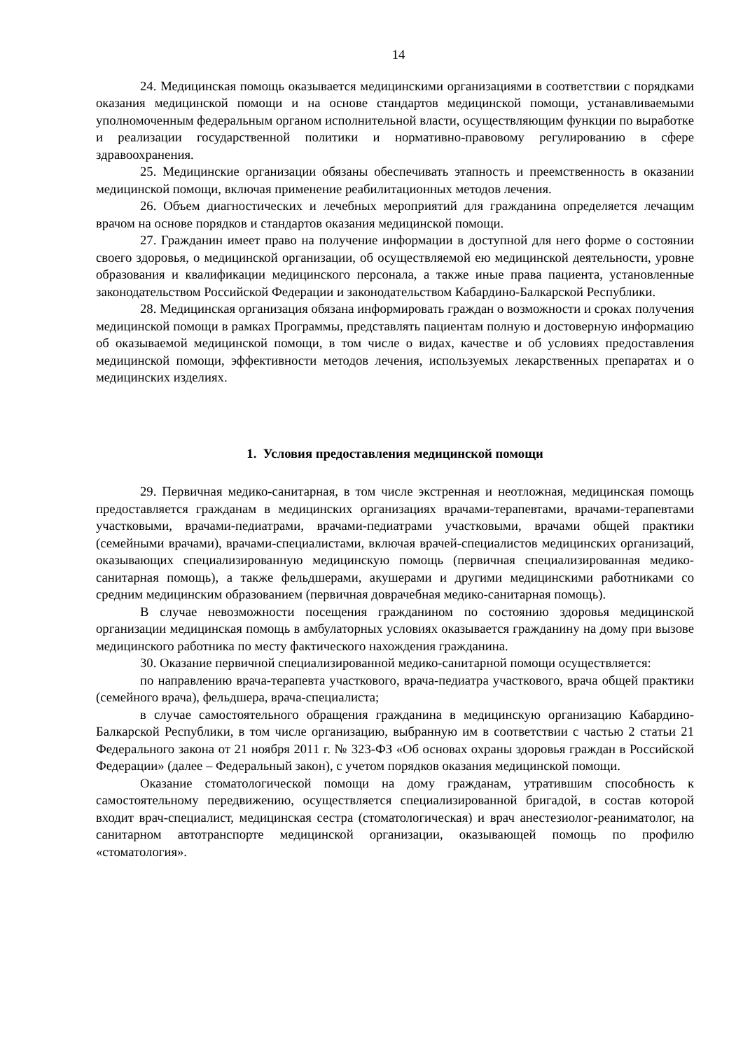14
24. Медицинская помощь оказывается медицинскими организациями в соответствии с порядками оказания медицинской помощи и на основе стандартов медицинской помощи, устанавливаемыми уполномоченным федеральным органом исполнительной власти, осуществляющим функции по выработке и реализации государственной политики и нормативно-правовому регулированию в сфере здравоохранения.
25. Медицинские организации обязаны обеспечивать этапность и преемственность в оказании медицинской помощи, включая применение реабилитационных методов лечения.
26. Объем диагностических и лечебных мероприятий для гражданина определяется лечащим врачом на основе порядков и стандартов оказания медицинской помощи.
27. Гражданин имеет право на получение информации в доступной для него форме о состоянии своего здоровья, о медицинской организации, об осуществляемой ею медицинской деятельности, уровне образования и квалификации медицинского персонала, а также иные права пациента, установленные законодательством Российской Федерации и законодательством Кабардино-Балкарской Республики.
28. Медицинская организация обязана информировать граждан о возможности и сроках получения медицинской помощи в рамках Программы, представлять пациентам полную и достоверную информацию об оказываемой медицинской помощи, в том числе о видах, качестве и об условиях предоставления медицинской помощи, эффективности методов лечения, используемых лекарственных препаратах и о медицинских изделиях.
1. Условия предоставления медицинской помощи
29. Первичная медико-санитарная, в том числе экстренная и неотложная, медицинская помощь предоставляется гражданам в медицинских организациях врачами-терапевтами, врачами-терапевтами участковыми, врачами-педиатрами, врачами-педиатрами участковыми, врачами общей практики (семейными врачами), врачами-специалистами, включая врачей-специалистов медицинских организаций, оказывающих специализированную медицинскую помощь (первичная специализированная медико-санитарная помощь), а также фельдшерами, акушерами и другими медицинскими работниками со средним медицинским образованием (первичная доврачебная медико-санитарная помощь).
В случае невозможности посещения гражданином по состоянию здоровья медицинской организации медицинская помощь в амбулаторных условиях оказывается гражданину на дому при вызове медицинского работника по месту фактического нахождения гражданина.
30. Оказание первичной специализированной медико-санитарной помощи осуществляется:
по направлению врача-терапевта участкового, врача-педиатра участкового, врача общей практики (семейного врача), фельдшера, врача-специалиста;
в случае самостоятельного обращения гражданина в медицинскую организацию Кабардино-Балкарской Республики, в том числе организацию, выбранную им в соответствии с частью 2 статьи 21 Федерального закона от 21 ноября 2011 г. № 323-ФЗ «Об основах охраны здоровья граждан в Российской Федерации» (далее – Федеральный закон), с учетом порядков оказания медицинской помощи.
Оказание стоматологической помощи на дому гражданам, утратившим способность к самостоятельному передвижению, осуществляется специализированной бригадой, в состав которой входит врач-специалист, медицинская сестра (стоматологическая) и врач анестезиолог-реаниматолог, на санитарном автотранспорте медицинской организации, оказывающей помощь по профилю «стоматология».